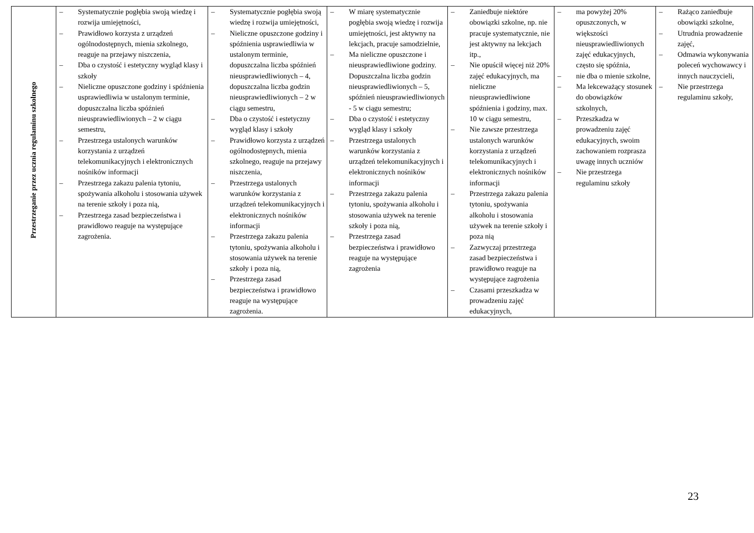| Przestrzeganie przez ucznia regulaminu szkolnego | – Systematycznie pogłębia swoją wiedzę i rozwija umiejętności, – Prawidłowo korzysta z urządzeń ogólnodostępnych, mienia szkolnego, reaguje na przejawy niszczenia, – Dba o czystość i estetyczny wygląd klasy i szkoły – Nieliczne opuszczone godziny i spóźnienia usprawiedliwia w ustalonym terminie, dopuszczalna liczba spóźnień nieusprawiedliwionych – 2 w ciągu semestru, – Przestrzega ustalonych warunków korzystania z urządzeń telekomunikacyjnych i elektronicznych nośników informacji – Przestrzega zakazu palenia tytoniu, spożywania alkoholu i stosowania używek na terenie szkoły i poza nią, – Przestrzega zasad bezpieczeństwa i prawidłowo reaguje na występujące zagrożenia. | – Systematycznie pogłębia swoją wiedzę i rozwija umiejętności, – Nieliczne opuszczone godziny i spóźnienia usprawiedliwia w ustalonym terminie, dopuszczalna liczba spóźnień nieusprawiedliwionych – 4, dopuszczalna liczba godzin nieusprawiedliwionych – 2 w ciągu semestru, – Dba o czystość i estetyczny wygląd klasy i szkoły – Prawidłowo korzysta z urządzeń ogólnodostępnych, mienia szkolnego, reaguje na przejawy niszczenia, – Przestrzega ustalonych warunków korzystania z urządzeń telekomunikacyjnych i elektronicznych nośników informacji – Przestrzega zakazu palenia tytoniu, spożywania alkoholu i stosowania używek na terenie szkoły i poza nią, – Przestrzega zasad bezpieczeństwa i prawidłowo reaguje na występujące zagrożenia. | – W miarę systematycznie pogłębia swoją wiedzę i rozwija umiejętności, jest aktywny na lekcjach, pracuje samodzielnie, – Ma nieliczne opuszczone i nieusprawiedliwione godziny. Dopuszczalna liczba godzin nieusprawiedliwionych – 5, spóźnień nieusprawiedliwionych - 5 w ciągu semestru; – Dba o czystość i estetyczny wygląd klasy i szkoły – Przestrzega ustalonych warunków korzystania z urządzeń telekomunikacyjnych i elektronicznych nośników informacji – Przestrzega zakazu palenia tytoniu, spożywania alkoholu i stosowania używek na terenie szkoły i poza nią, – Przestrzega zasad bezpieczeństwa i prawidłowo reaguje na występujące zagrożenia | – Zaniedbuje niektóre obowiązki szkolne, np. nie pracuje systematycznie, nie jest aktywny na lekcjach itp., – Nie opuścił więcej niż 20% zajęć edukacyjnych, ma nieliczne nieusprawiedliwione spóźnienia i godziny, max. 10 w ciągu semestru, – Nie zawsze przestrzega ustalonych warunków korzystania z urządzeń telekomunikacyjnych i elektronicznych nośników informacji – Przestrzega zakazu palenia tytoniu, spożywania alkoholu i stosowania używek na terenie szkoły i poza nią – Zazwyczaj przestrzega zasad bezpieczeństwa i prawidłowo reaguje na występujące zagrożenia – Czasami przeszkadza w prowadzeniu zajęć edukacyjnych, | – ma powyżej 20% opuszczonych, w większości nieusprawiedliwionych zajęć edukacyjnych, często się spóźnia, – nie dba o mienie szkolne, – Ma lekceważący stosunek do obowiązków szkolnych, – Przeszkadza w prowadzeniu zajęć edukacyjnych, swoim zachowaniem rozprasza uwagę innych uczniów – Nie przestrzega regulaminu szkoły | – Rażąco zaniedbuje obowiązki szkolne, – Utrudnia prowadzenie zajęć, – Odmawia wykonywania poleceń wychowawcy i innych nauczycieli, – Nie przestrzega regulaminu szkoły, |
23